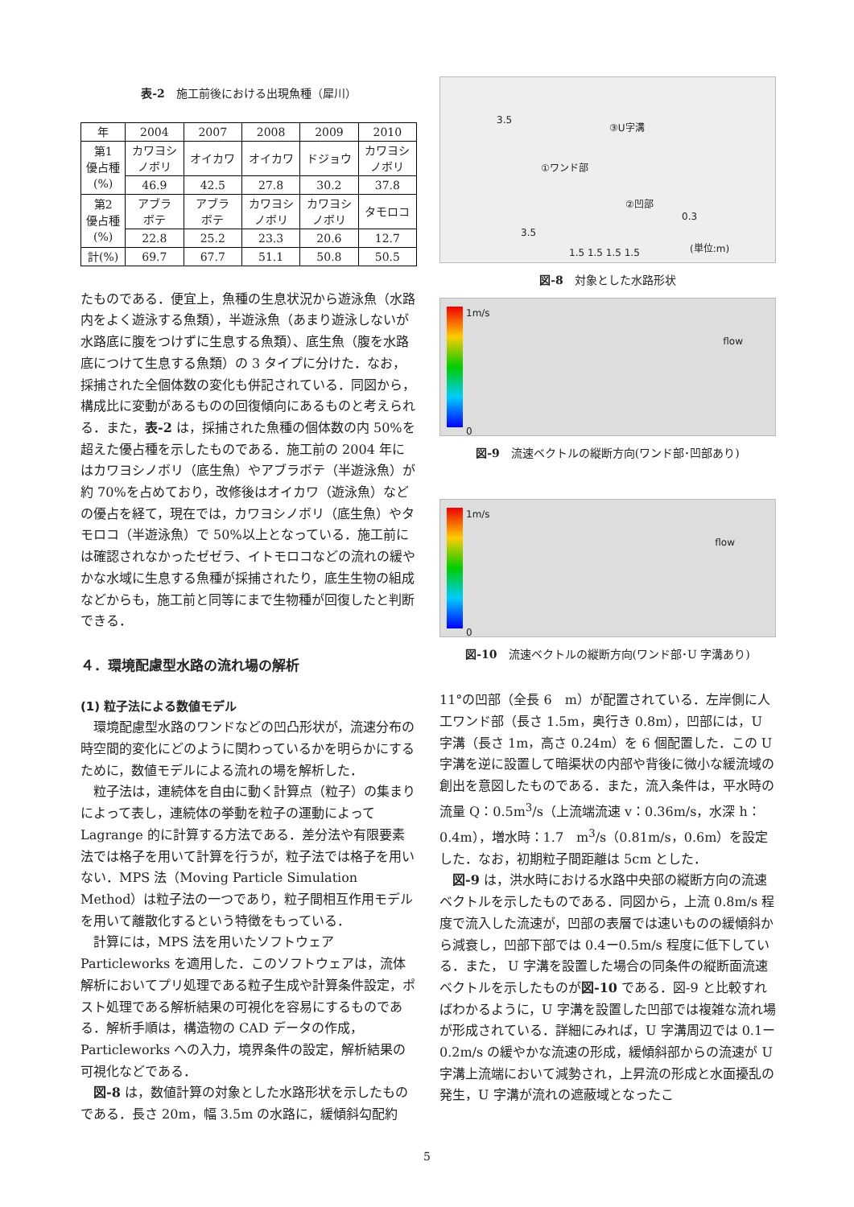表-2　施工前後における出現魚種（犀川）
| 年 | 2004 | 2007 | 2008 | 2009 | 2010 |
| --- | --- | --- | --- | --- | --- |
| 第1 優占種 (%) | カワヨシ ノボリ | オイカワ | オイカワ | ドジョウ | カワヨシ ノボリ |
| | 46.9 | 42.5 | 27.8 | 30.2 | 37.8 |
| 第2 優占種 (%) | アブラ ボテ | アブラ ボテ | カワヨシ ノボリ | カワヨシ ノボリ | タモロコ |
| | 22.8 | 25.2 | 23.3 | 20.6 | 12.7 |
| 計(%) | 69.7 | 67.7 | 51.1 | 50.8 | 50.5 |
たものである．便宜上，魚種の生息状況から遊泳魚（水路内をよく遊泳する魚類），半遊泳魚（あまり遊泳しないが水路底に腹をつけずに生息する魚類）、底生魚（腹を水路底につけて生息する魚類）の 3 タイプに分けた．なお，採捕された全個体数の変化も併記されている．同図から，構成比に変動があるものの回復傾向にあるものと考えられる．また，表-2 は，採捕された魚種の個体数の内 50%を超えた優占種を示したものである．施工前の 2004 年にはカワヨシノボリ（底生魚）やアブラボテ（半遊泳魚）が約 70%を占めており，改修後はオイカワ（遊泳魚）などの優占を経て，現在では，カワヨシノボリ（底生魚）やタモロコ（半遊泳魚）で 50%以上となっている．施工前には確認されなかったゼゼラ、イトモロコなどの流れの緩やかな水域に生息する魚種が採捕されたり，底生生物の組成などからも，施工前と同等にまで生物種が回復したと判断できる．
４．環境配慮型水路の流れ場の解析
(1) 粒子法による数値モデル
　環境配慮型水路のワンドなどの凹凸形状が，流速分布の時空間的変化にどのように関わっているかを明らかにするために，数値モデルによる流れの場を解析した．
　粒子法は，連続体を自由に動く計算点（粒子）の集まりによって表し，連続体の挙動を粒子の運動によって Lagrange 的に計算する方法である．差分法や有限要素法では格子を用いて計算を行うが，粒子法では格子を用いない．MPS 法（Moving Particle Simulation Method）は粒子法の一つであり，粒子間相互作用モデルを用いて離散化するという特徴をもっている．
　計算には，MPS 法を用いたソフトウェア Particleworks を適用した．このソフトウェアは，流体解析においてプリ処理である粒子生成や計算条件設定，ポスト処理である解析結果の可視化を容易にするものである．解析手順は，構造物の CAD データの作成，Particleworks への入力，境界条件の設定，解析結果の可視化などである．
　図-8 は，数値計算の対象とした水路形状を示したものである．長さ 20m，幅 3.5m の水路に，緩傾斜勾配約
3.5
③U字溝
①ワンド部
②凹部
0.3
3.5
1.5 1.5 1.5 1.5 (単位:m)
図-8　対象とした水路形状
1m/s
0
flow
図-9　流速ベクトルの縦断方向(ワンド部･凹部あり)
1m/s
0
flow
図-10　流速ベクトルの縦断方向(ワンド部･U 字溝あり)
11°の凹部（全長 6　m）が配置されている．左岸側に人工ワンド部（長さ 1.5m，奥行き 0.8m），凹部には，U 字溝（長さ 1m，高さ 0.24m）を 6 個配置した．この U 字溝を逆に設置して暗渠状の内部や背後に微小な緩流域の創出を意図したものである．また，流入条件は，平水時の流量 Q：0.5m<sup>3</sup>/s（上流端流速 v：0.36m/s，水深 h：0.4m），増水時：1.7　m<sup>3</sup>/s（0.81m/s，0.6m）を設定した．なお，初期粒子間距離は 5cm とした．
　図-9 は，洪水時における水路中央部の縦断方向の流速ベクトルを示したものである．同図から，上流 0.8m/s 程度で流入した流速が，凹部の表層では速いものの緩傾斜から減衰し，凹部下部では 0.4ー0.5m/s 程度に低下している．また， U 字溝を設置した場合の同条件の縦断面流速ベクトルを示したものが図-10 である．図-9 と比較すればわかるように，U 字溝を設置した凹部では複雑な流れ場が形成されている．詳細にみれば，U 字溝周辺では 0.1ー0.2m/s の緩やかな流速の形成，緩傾斜部からの流速が U 字溝上流端において減勢され，上昇流の形成と水面擾乱の発生，U 字溝が流れの遮蔽域となったこ
5